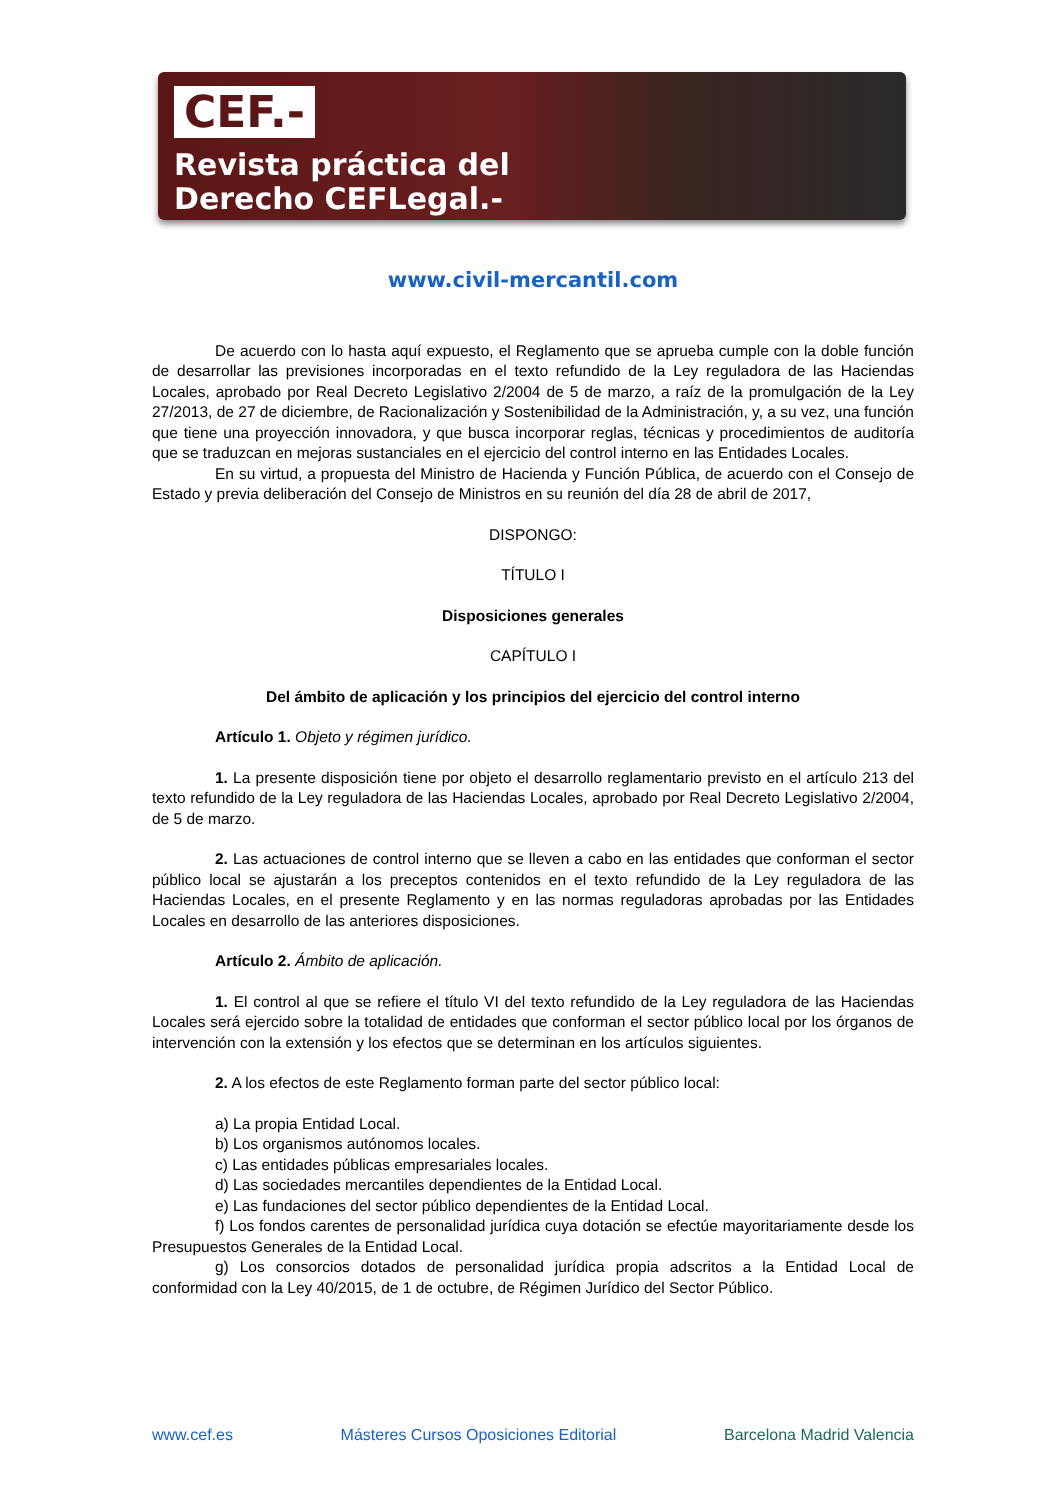CEF.-
Revista práctica del
Derecho CEFLegal.-
www.civil-mercantil.com
De acuerdo con lo hasta aquí expuesto, el Reglamento que se aprueba cumple con la doble función de desarrollar las previsiones incorporadas en el texto refundido de la Ley reguladora de las Haciendas Locales, aprobado por Real Decreto Legislativo 2/2004 de 5 de marzo, a raíz de la promulgación de la Ley 27/2013, de 27 de diciembre, de Racionalización y Sostenibilidad de la Administración, y, a su vez, una función que tiene una proyección innovadora, y que busca incorporar reglas, técnicas y procedimientos de auditoría que se traduzcan en mejoras sustanciales en el ejercicio del control interno en las Entidades Locales.
En su virtud, a propuesta del Ministro de Hacienda y Función Pública, de acuerdo con el Consejo de Estado y previa deliberación del Consejo de Ministros en su reunión del día 28 de abril de 2017,
DISPONGO:
TÍTULO I
Disposiciones generales
CAPÍTULO I
Del ámbito de aplicación y los principios del ejercicio del control interno
Artículo 1. Objeto y régimen jurídico.
1. La presente disposición tiene por objeto el desarrollo reglamentario previsto en el artículo 213 del texto refundido de la Ley reguladora de las Haciendas Locales, aprobado por Real Decreto Legislativo 2/2004, de 5 de marzo.
2. Las actuaciones de control interno que se lleven a cabo en las entidades que conforman el sector público local se ajustarán a los preceptos contenidos en el texto refundido de la Ley reguladora de las Haciendas Locales, en el presente Reglamento y en las normas reguladoras aprobadas por las Entidades Locales en desarrollo de las anteriores disposiciones.
Artículo 2. Ámbito de aplicación.
1. El control al que se refiere el título VI del texto refundido de la Ley reguladora de las Haciendas Locales será ejercido sobre la totalidad de entidades que conforman el sector público local por los órganos de intervención con la extensión y los efectos que se determinan en los artículos siguientes.
2. A los efectos de este Reglamento forman parte del sector público local:
a) La propia Entidad Local.
b) Los organismos autónomos locales.
c) Las entidades públicas empresariales locales.
d) Las sociedades mercantiles dependientes de la Entidad Local.
e) Las fundaciones del sector público dependientes de la Entidad Local.
f) Los fondos carentes de personalidad jurídica cuya dotación se efectúe mayoritariamente desde los Presupuestos Generales de la Entidad Local.
g) Los consorcios dotados de personalidad jurídica propia adscritos a la Entidad Local de conformidad con la Ley 40/2015, de 1 de octubre, de Régimen Jurídico del Sector Público.
www.cef.es Másteres Cursos Oposiciones Editorial Barcelona Madrid Valencia